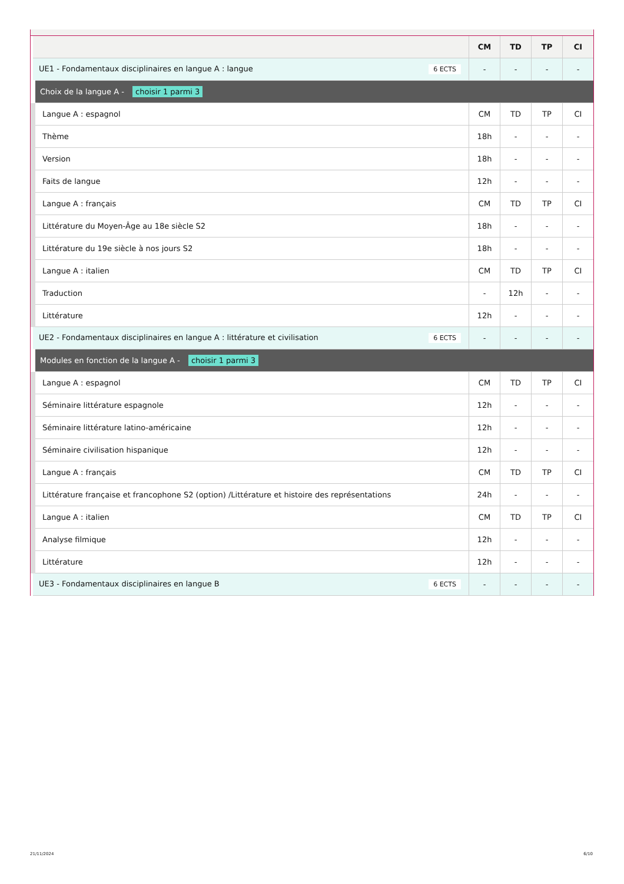| | CM | TD | TP | CI |
| --- | --- | --- | --- | --- |
| UE1 - Fondamentaux disciplinaires en langue A : langue 6 ECTS | - | - | - | - |
| Choix de la langue A - choisir 1 parmi 3 | | | | |
| Langue A : espagnol | CM | TD | TP | CI |
| Thème | 18h | - | - | - |
| Version | 18h | - | - | - |
| Faits de langue | 12h | - | - | - |
| Langue A : français | CM | TD | TP | CI |
| Littérature du Moyen-Âge au 18e siècle S2 | 18h | - | - | - |
| Littérature du 19e siècle à nos jours S2 | 18h | - | - | - |
| Langue A : italien | CM | TD | TP | CI |
| Traduction | - | 12h | - | - |
| Littérature | 12h | - | - | - |
| UE2 - Fondamentaux disciplinaires en langue A : littérature et civilisation 6 ECTS | - | - | - | - |
| Modules en fonction de la langue A - choisir 1 parmi 3 | | | | |
| Langue A : espagnol | CM | TD | TP | CI |
| Séminaire littérature espagnole | 12h | - | - | - |
| Séminaire littérature latino-américaine | 12h | - | - | - |
| Séminaire civilisation hispanique | 12h | - | - | - |
| Langue A : français | CM | TD | TP | CI |
| Littérature française et francophone S2 (option) /Littérature et histoire des représentations | 24h | - | - | - |
| Langue A : italien | CM | TD | TP | CI |
| Analyse filmique | 12h | - | - | - |
| Littérature | 12h | - | - | - |
| UE3 - Fondamentaux disciplinaires en langue B 6 ECTS | - | - | - | - |
21/11/2024 6/10